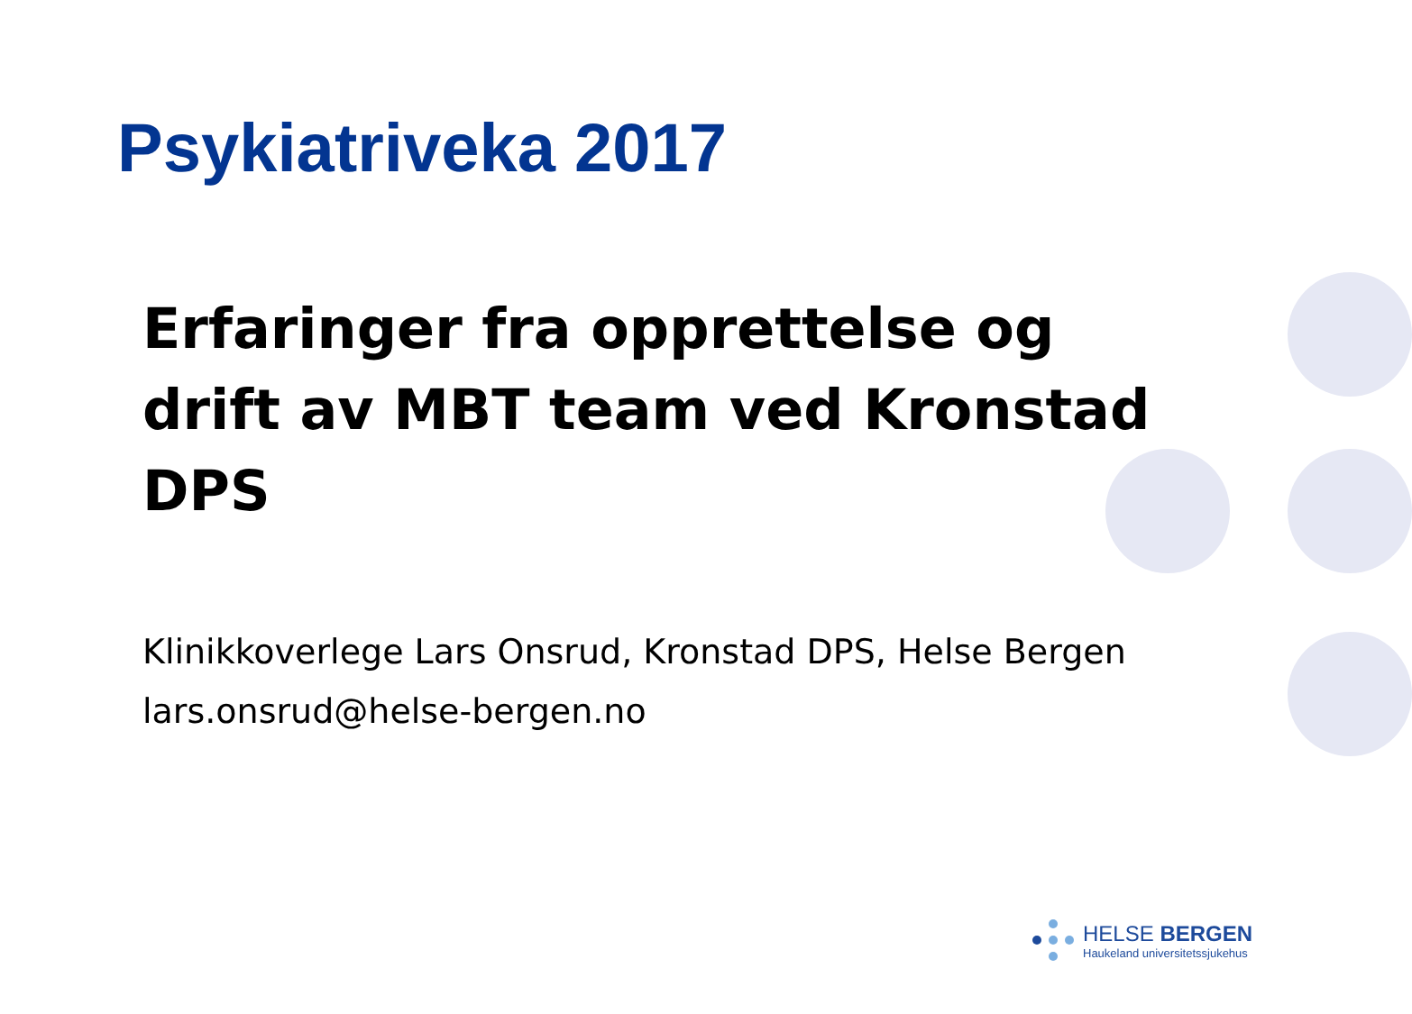Psykiatriveka 2017
Erfaringer fra opprettelse og drift av MBT team ved Kronstad DPS
Klinikkoverlege Lars Onsrud, Kronstad DPS, Helse Bergen
lars.onsrud@helse-bergen.no
HELSE BERGEN
Haukeland universitetssjukehus